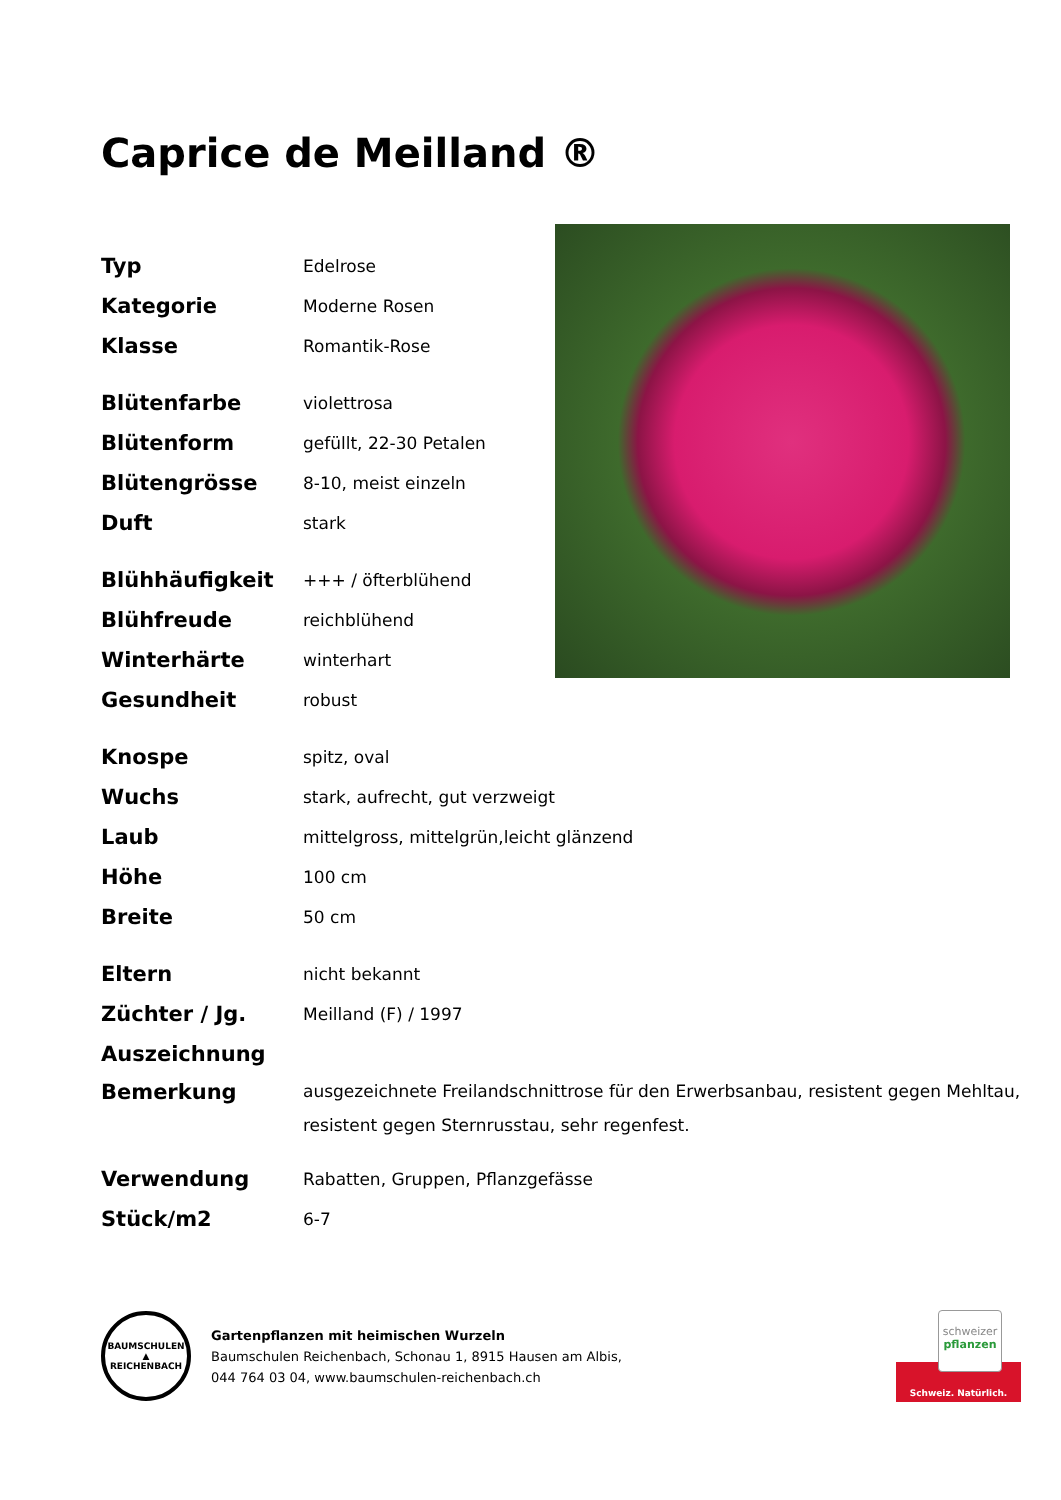Caprice de Meilland ®
| Typ | Edelrose |
| Kategorie | Moderne Rosen |
| Klasse | Romantik-Rose |
| Blütenfarbe | violettrosa |
| Blütenform | gefüllt, 22-30 Petalen |
| Blütengrösse | 8-10, meist einzeln |
| Duft | stark |
| Blühhäufigkeit | +++ / öfterblühend |
| Blühfreude | reichblühend |
| Winterhärte | winterhart |
| Gesundheit | robust |
| Knospe | spitz, oval |
| Wuchs | stark, aufrecht, gut verzweigt |
| Laub | mittelgross, mittelgrün,leicht glänzend |
| Höhe | 100 cm |
| Breite | 50 cm |
| Eltern | nicht bekannt |
| Züchter / Jg. | Meilland (F) / 1997 |
| Auszeichnung | |
| Bemerkung | ausgezeichnete Freilandschnittrose für den Erwerbsanbau, resistent gegen Mehltau, resistent gegen Sternrusstau, sehr regenfest. |
| Verwendung | Rabatten, Gruppen, Pflanzgefässe |
| Stück/m2 | 6-7 |
BAUMSCHULEN
▲
REICHENBACH
Gartenpflanzen mit heimischen Wurzeln
Baumschulen Reichenbach, Schonau 1, 8915 Hausen am Albis,
044 764 03 04, www.baumschulen-reichenbach.ch
schweizer
pflanzen
Schweiz. Natürlich.